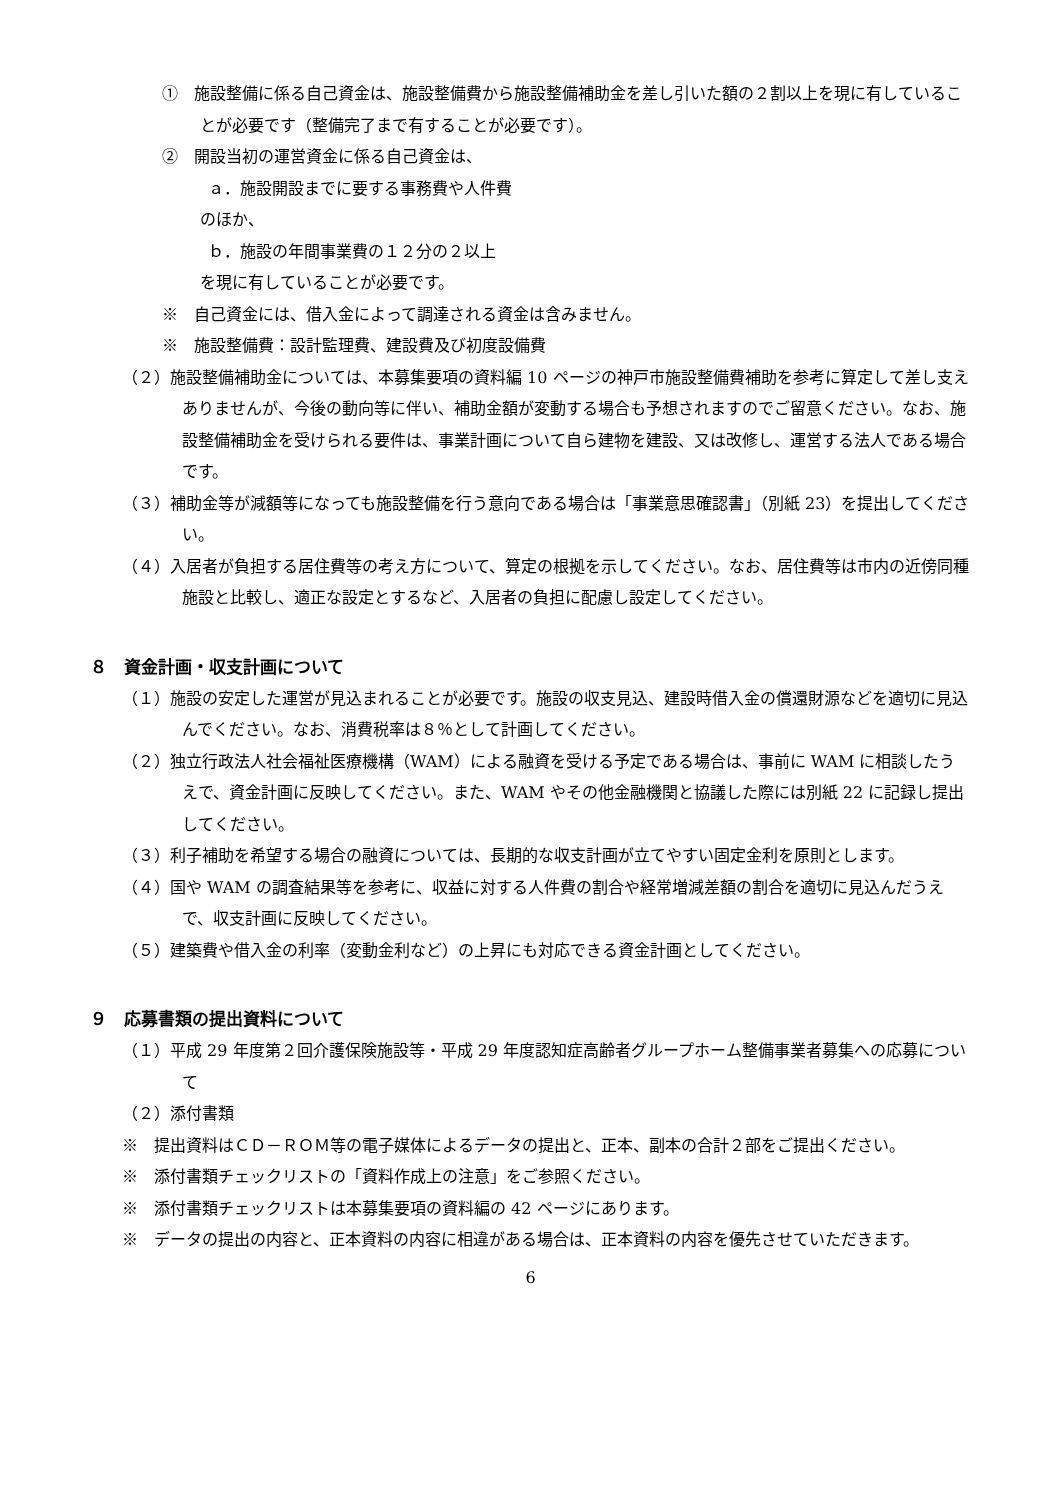①　施設整備に係る自己資金は、施設整備費から施設整備補助金を差し引いた額の２割以上を現に有していることが必要です（整備完了まで有することが必要です）。
②　開設当初の運営資金に係る自己資金は、
ａ．施設開設までに要する事務費や人件費
のほか、
ｂ．施設の年間事業費の１２分の２以上
を現に有していることが必要です。
※　自己資金には、借入金によって調達される資金は含みません。
※　施設整備費：設計監理費、建設費及び初度設備費
（２）施設整備補助金については、本募集要項の資料編 10 ページの神戸市施設整備費補助を参考に算定して差し支えありませんが、今後の動向等に伴い、補助金額が変動する場合も予想されますのでご留意ください。なお、施設整備補助金を受けられる要件は、事業計画について自ら建物を建設、又は改修し、運営する法人である場合です。
（３）補助金等が減額等になっても施設整備を行う意向である場合は「事業意思確認書」（別紙 23）を提出してください。
（４）入居者が負担する居住費等の考え方について、算定の根拠を示してください。なお、居住費等は市内の近傍同種施設と比較し、適正な設定とするなど、入居者の負担に配慮し設定してください。
８　資金計画・収支計画について
（１）施設の安定した運営が見込まれることが必要です。施設の収支見込、建設時借入金の償還財源などを適切に見込んでください。なお、消費税率は８％として計画してください。
（２）独立行政法人社会福祉医療機構（WAM）による融資を受ける予定である場合は、事前に WAM に相談したうえで、資金計画に反映してください。また、WAM やその他金融機関と協議した際には別紙 22 に記録し提出してください。
（３）利子補助を希望する場合の融資については、長期的な収支計画が立てやすい固定金利を原則とします。
（４）国や WAM の調査結果等を参考に、収益に対する人件費の割合や経常増減差額の割合を適切に見込んだうえで、収支計画に反映してください。
（５）建築費や借入金の利率（変動金利など）の上昇にも対応できる資金計画としてください。
９　応募書類の提出資料について
（１）平成 29 年度第２回介護保険施設等・平成 29 年度認知症高齢者グループホーム整備事業者募集への応募について
（２）添付書類
※　提出資料はＣＤ－ＲＯＭ等の電子媒体によるデータの提出と、正本、副本の合計２部をご提出ください。
※　添付書類チェックリストの「資料作成上の注意」をご参照ください。
※　添付書類チェックリストは本募集要項の資料編の 42 ページにあります。
※　データの提出の内容と、正本資料の内容に相違がある場合は、正本資料の内容を優先させていただきます。
6